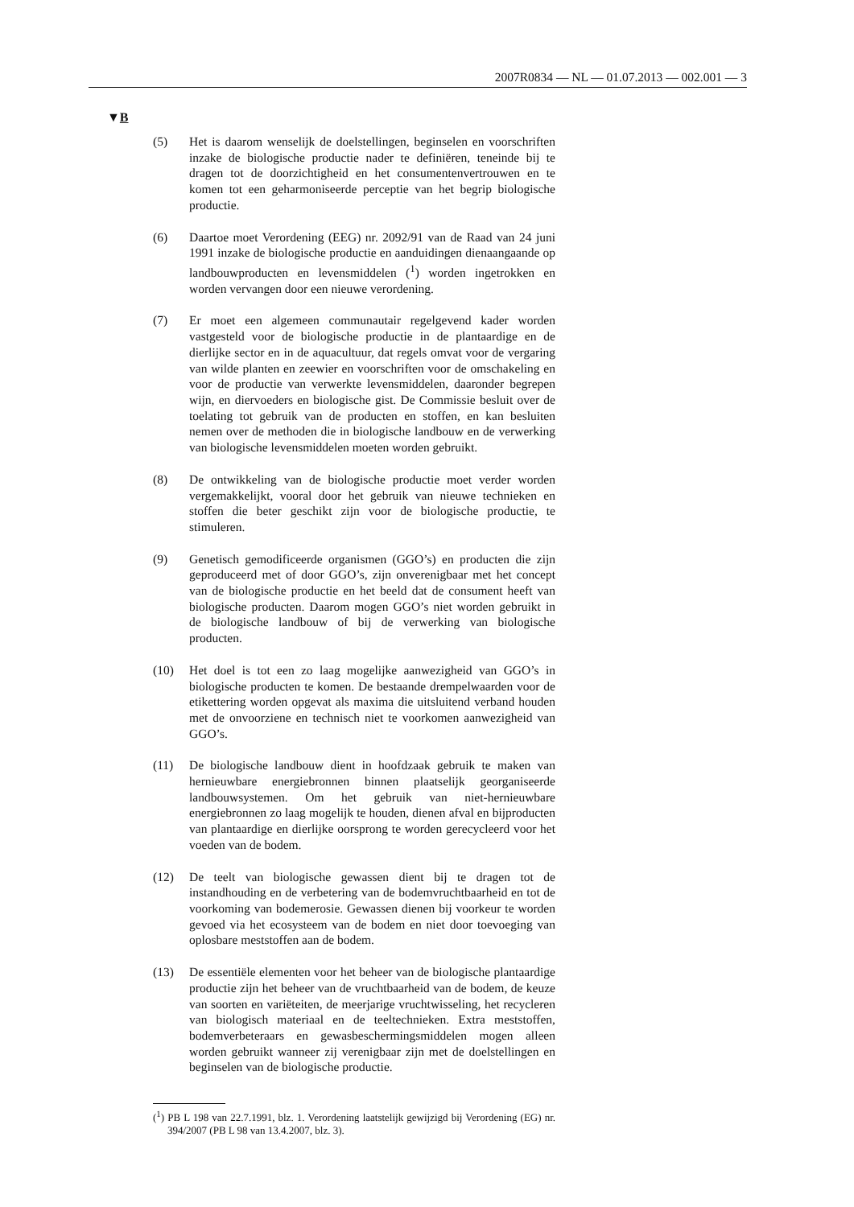2007R0834 — NL — 01.07.2013 — 002.001 — 3
▼B
(5) Het is daarom wenselijk de doelstellingen, beginselen en voorschriften inzake de biologische productie nader te definiëren, teneinde bij te dragen tot de doorzichtigheid en het consumentenvertrouwen en te komen tot een geharmoniseerde perceptie van het begrip biologische productie.
(6) Daartoe moet Verordening (EEG) nr. 2092/91 van de Raad van 24 juni 1991 inzake de biologische productie en aanduidingen dienaangaande op landbouwproducten en levensmiddelen (<sup>1</sup>) worden ingetrokken en worden vervangen door een nieuwe verordening.
(7) Er moet een algemeen communautair regelgevend kader worden vastgesteld voor de biologische productie in de plantaardige en de dierlijke sector en in de aquacultuur, dat regels omvat voor de vergaring van wilde planten en zeewier en voorschriften voor de omschakeling en voor de productie van verwerkte levensmiddelen, daaronder begrepen wijn, en diervoeders en biologische gist. De Commissie besluit over de toelating tot gebruik van de producten en stoffen, en kan besluiten nemen over de methoden die in biologische landbouw en de verwerking van biologische levensmiddelen moeten worden gebruikt.
(8) De ontwikkeling van de biologische productie moet verder worden vergemakkelijkt, vooral door het gebruik van nieuwe technieken en stoffen die beter geschikt zijn voor de biologische productie, te stimuleren.
(9) Genetisch gemodificeerde organismen (GGO’s) en producten die zijn geproduceerd met of door GGO’s, zijn onverenigbaar met het concept van de biologische productie en het beeld dat de consument heeft van biologische producten. Daarom mogen GGO’s niet worden gebruikt in de biologische landbouw of bij de verwerking van biologische producten.
(10) Het doel is tot een zo laag mogelijke aanwezigheid van GGO’s in biologische producten te komen. De bestaande drempelwaarden voor de etikettering worden opgevat als maxima die uitsluitend verband houden met de onvoorziene en technisch niet te voorkomen aanwezigheid van GGO’s.
(11) De biologische landbouw dient in hoofdzaak gebruik te maken van hernieuwbare energiebronnen binnen plaatselijk georganiseerde landbouwsystemen. Om het gebruik van niet-hernieuwbare energiebronnen zo laag mogelijk te houden, dienen afval en bijproducten van plantaardige en dierlijke oorsprong te worden gerecycleerd voor het voeden van de bodem.
(12) De teelt van biologische gewassen dient bij te dragen tot de instandhouding en de verbetering van de bodemvruchtbaarheid en tot de voorkoming van bodemerosie. Gewassen dienen bij voorkeur te worden gevoed via het ecosysteem van de bodem en niet door toevoeging van oplosbare meststoffen aan de bodem.
(13) De essentiële elementen voor het beheer van de biologische plantaardige productie zijn het beheer van de vruchtbaarheid van de bodem, de keuze van soorten en variëteiten, de meerjarige vruchtwisseling, het recycleren van biologisch materiaal en de teeltechnieken. Extra meststoffen, bodemverbeteraars en gewasbeschermingsmiddelen mogen alleen worden gebruikt wanneer zij verenigbaar zijn met de doelstellingen en beginselen van de biologische productie.
(<sup>1</sup>) PB L 198 van 22.7.1991, blz. 1. Verordening laatstelijk gewijzigd bij Verordening (EG) nr. 394/2007 (PB L 98 van 13.4.2007, blz. 3).